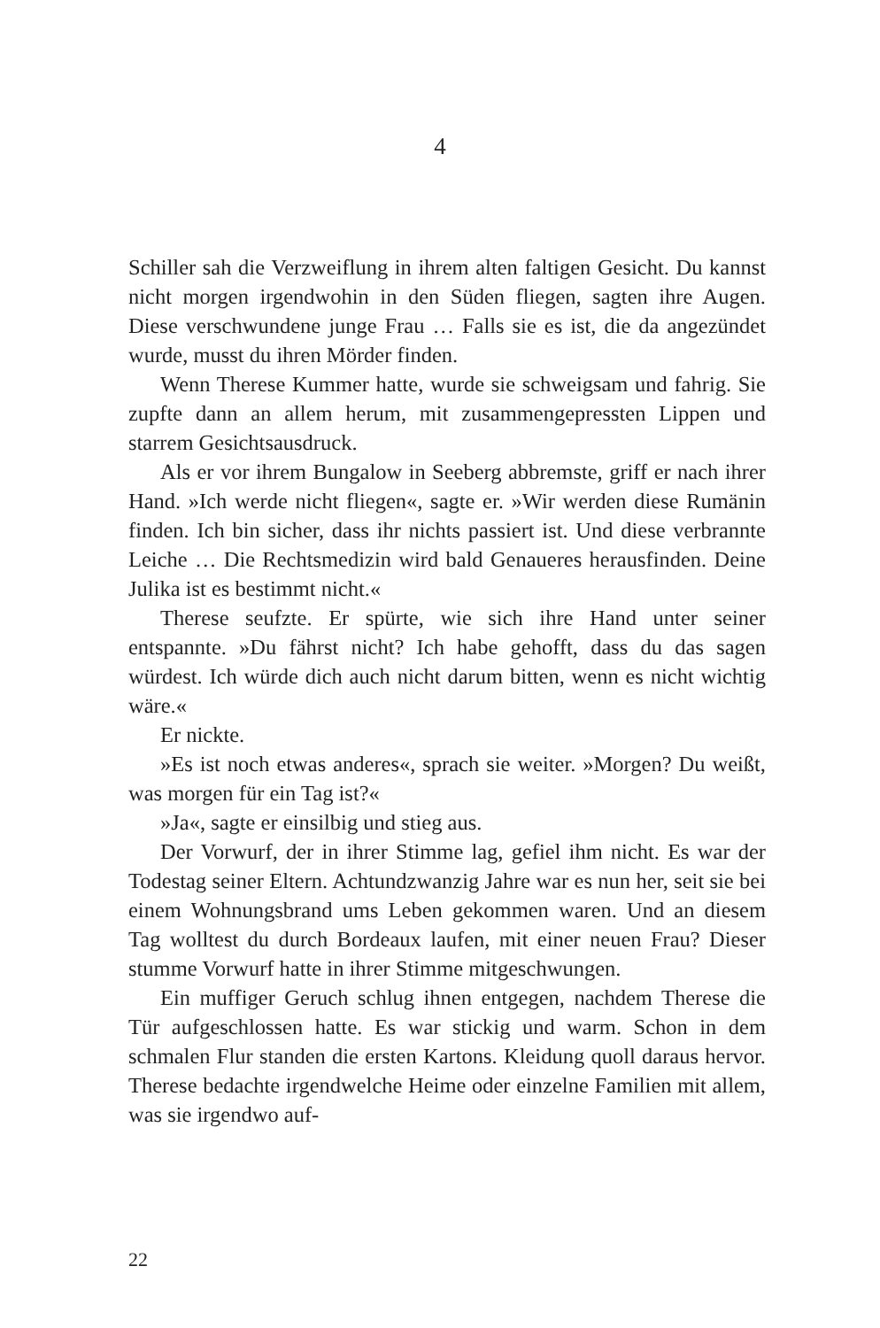4
Schiller sah die Verzweiflung in ihrem alten faltigen Gesicht. Du kannst nicht morgen irgendwohin in den Süden fliegen, sagten ihre Augen. Diese verschwundene junge Frau … Falls sie es ist, die da angezündet wurde, musst du ihren Mörder finden.
Wenn Therese Kummer hatte, wurde sie schweigsam und fahrig. Sie zupfte dann an allem herum, mit zusammengepressten Lippen und starrem Gesichtsausdruck.
Als er vor ihrem Bungalow in Seeberg abbremste, griff er nach ihrer Hand. »Ich werde nicht fliegen«, sagte er. »Wir werden diese Rumänin finden. Ich bin sicher, dass ihr nichts passiert ist. Und diese verbrannte Leiche … Die Rechtsmedizin wird bald Genaueres herausfinden. Deine Julika ist es bestimmt nicht.«
Therese seufzte. Er spürte, wie sich ihre Hand unter seiner entspannte. »Du fährst nicht? Ich habe gehofft, dass du das sagen würdest. Ich würde dich auch nicht darum bitten, wenn es nicht wichtig wäre.«
Er nickte.
»Es ist noch etwas anderes«, sprach sie weiter. »Morgen? Du weißt, was morgen für ein Tag ist?«
»Ja«, sagte er einsilbig und stieg aus.
Der Vorwurf, der in ihrer Stimme lag, gefiel ihm nicht. Es war der Todestag seiner Eltern. Achtundzwanzig Jahre war es nun her, seit sie bei einem Wohnungsbrand ums Leben gekommen waren. Und an diesem Tag wolltest du durch Bordeaux laufen, mit einer neuen Frau? Dieser stumme Vorwurf hatte in ihrer Stimme mitgeschwungen.
Ein muffiger Geruch schlug ihnen entgegen, nachdem Therese die Tür aufgeschlossen hatte. Es war stickig und warm. Schon in dem schmalen Flur standen die ersten Kartons. Kleidung quoll daraus hervor. Therese bedachte irgendwelche Heime oder einzelne Familien mit allem, was sie irgendwo auf-
22